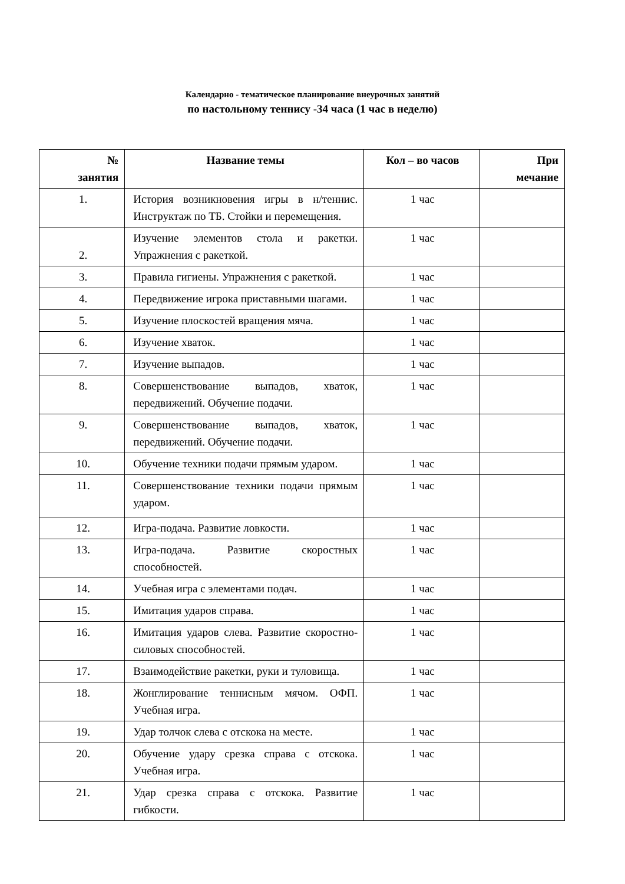Календарно - тематическое планирование внеурочных занятий
по настольному теннису -34 часа (1 час в неделю)
| № занятия | Название темы | Кол – во часов | При мечание |
| --- | --- | --- | --- |
| 1. | История возникновения игры в н/теннис. Инструктаж по ТБ. Стойки и перемещения. | 1 час | |
| 2. | Изучение элементов стола и ракетки. Упражнения с ракеткой. | 1 час | |
| 3. | Правила гигиены. Упражнения с ракеткой. | 1 час | |
| 4. | Передвижение игрока приставными шагами. | 1 час | |
| 5. | Изучение плоскостей вращения мяча. | 1 час | |
| 6. | Изучение хваток. | 1 час | |
| 7. | Изучение выпадов. | 1 час | |
| 8. | Совершенствование выпадов, хваток, передвижений. Обучение подачи. | 1 час | |
| 9. | Совершенствование выпадов, хваток, передвижений. Обучение подачи. | 1 час | |
| 10. | Обучение техники подачи прямым ударом. | 1 час | |
| 11. | Совершенствование техники подачи прямым ударом. | 1 час | |
| 12. | Игра-подача. Развитие ловкости. | 1 час | |
| 13. | Игра-подача. Развитие скоростных способностей. | 1 час | |
| 14. | Учебная игра с элементами подач. | 1 час | |
| 15. | Имитация ударов справа. | 1 час | |
| 16. | Имитация ударов слева. Развитие скоростно-силовых способностей. | 1 час | |
| 17. | Взаимодействие ракетки, руки и туловища. | 1 час | |
| 18. | Жонглирование теннисным мячом. ОФП. Учебная игра. | 1 час | |
| 19. | Удар толчок слева с отскока на месте. | 1 час | |
| 20. | Обучение удару срезка справа с отскока. Учебная игра. | 1 час | |
| 21. | Удар срезка справа с отскока. Развитие гибкости. | 1 час | |